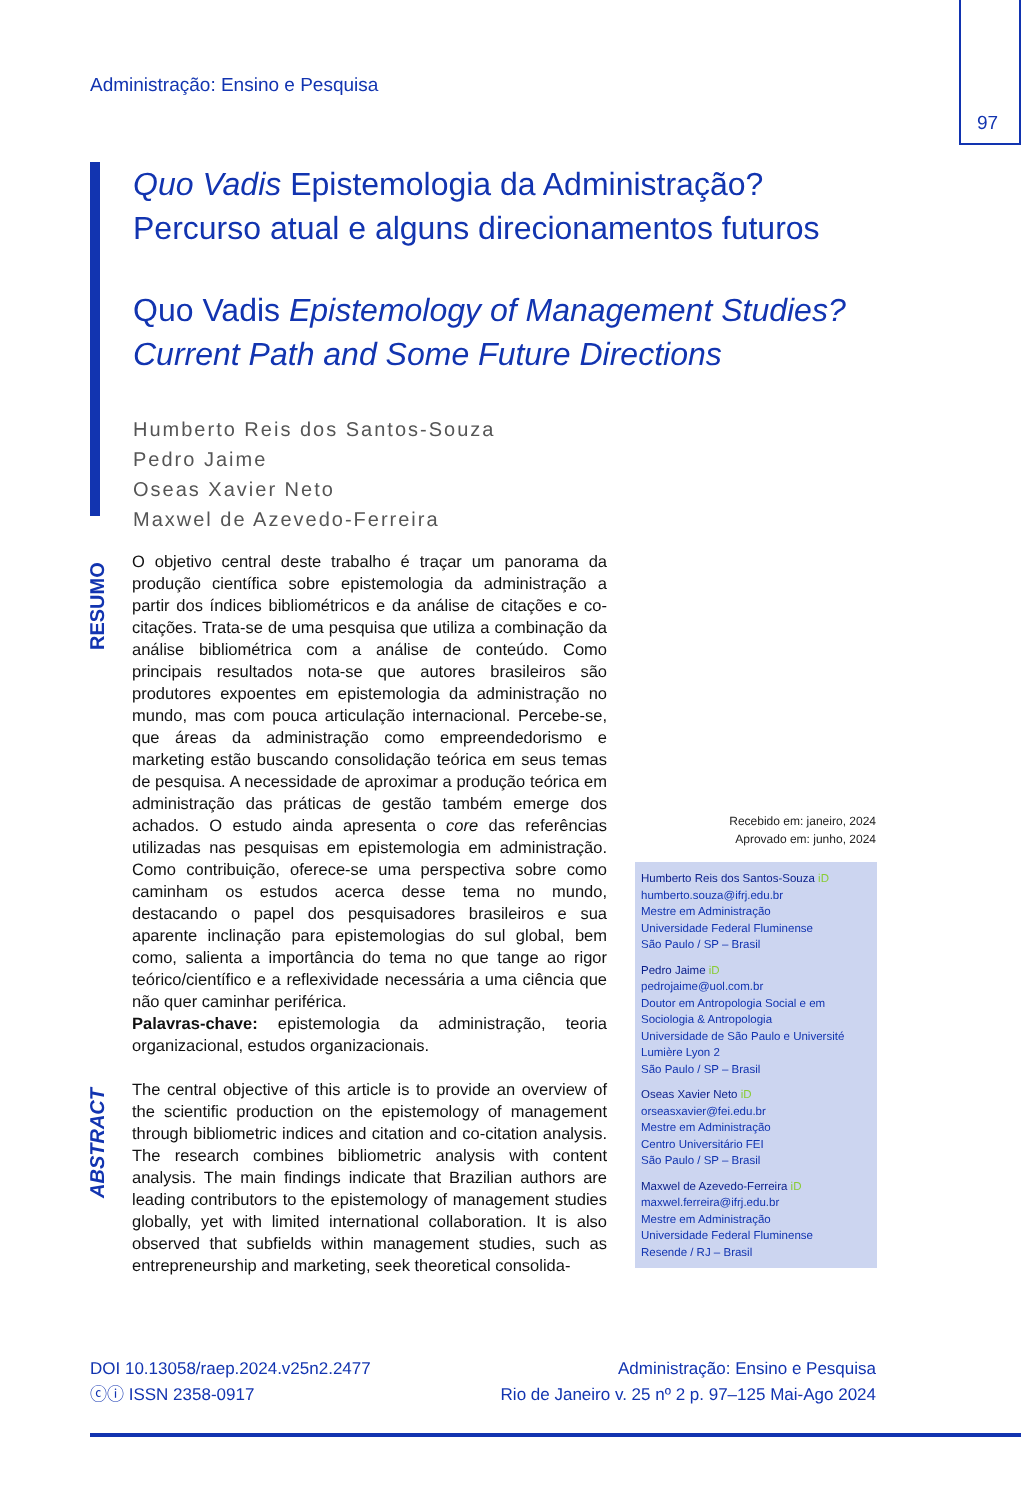Administração: Ensino e Pesquisa
97
Quo Vadis Epistemologia da Administração?
Percurso atual e alguns direcionamentos futuros
Quo Vadis Epistemology of Management Studies?
Current Path and Some Future Directions
Humberto Reis dos Santos-Souza
Pedro Jaime
Oseas Xavier Neto
Maxwel de Azevedo-Ferreira
RESUMO
ABSTRACT
O objetivo central deste trabalho é traçar um panorama da produção científica sobre epistemologia da administração a partir dos índices bibliométricos e da análise de citações e co-citações. Trata-se de uma pesquisa que utiliza a combinação da análise bibliométrica com a análise de conteúdo. Como principais resultados nota-se que autores brasileiros são produtores expoentes em epistemologia da administração no mundo, mas com pouca articulação internacional. Percebe-se, que áreas da administração como empreendedorismo e marketing estão buscando consolidação teórica em seus temas de pesquisa. A necessidade de aproximar a produção teórica em administração das práticas de gestão também emerge dos achados. O estudo ainda apresenta o core das referências utilizadas nas pesquisas em epistemologia em administração. Como contribuição, oferece-se uma perspectiva sobre como caminham os estudos acerca desse tema no mundo, destacando o papel dos pesquisadores brasileiros e sua aparente inclinação para epistemologias do sul global, bem como, salienta a importância do tema no que tange ao rigor teórico/científico e a reflexividade necessária a uma ciência que não quer caminhar periférica.
Palavras-chave: epistemologia da administração, teoria organizacional, estudos organizacionais.
The central objective of this article is to provide an overview of the scientific production on the epistemology of management through bibliometric indices and citation and co-citation analysis. The research combines bibliometric analysis with content analysis. The main findings indicate that Brazilian authors are leading contributors to the epistemology of management studies globally, yet with limited international collaboration. It is also observed that subfields within management studies, such as entrepreneurship and marketing, seek theoretical consolida-
Recebido em: janeiro, 2024
Aprovado em: junho, 2024
Humberto Reis dos Santos-Souza iD
humberto.souza@ifrj.edu.br
Mestre em Administração
Universidade Federal Fluminense
São Paulo / SP – Brasil
Pedro Jaime iD
pedrojaime@uol.com.br
Doutor em Antropologia Social e em Sociologia & Antropologia
Universidade de São Paulo e Université Lumière Lyon 2
São Paulo / SP – Brasil
Oseas Xavier Neto iD
orseasxavier@fei.edu.br
Mestre em Administração
Centro Universitário FEI
São Paulo / SP – Brasil
Maxwel de Azevedo-Ferreira iD
maxwel.ferreira@ifrj.edu.br
Mestre em Administração
Universidade Federal Fluminense
Resende / RJ – Brasil
DOI 10.13058/raep.2024.v25n2.2477
ⓒⓘ ISSN 2358-0917
Administração: Ensino e Pesquisa
Rio de Janeiro v. 25 nº 2 p. 97–125 Mai-Ago 2024